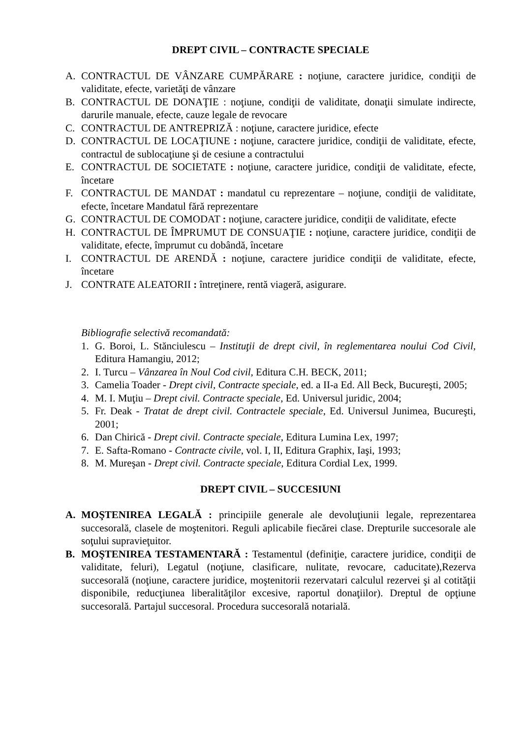DREPT CIVIL – CONTRACTE SPECIALE
A. CONTRACTUL DE VÂNZARE CUMPĂRARE : noţiune, caractere juridice, condiţii de validitate, efecte, varietăţi de vânzare
B. CONTRACTUL DE DONAŢIE : noţiune, condiţii de validitate, donaţii simulate indirecte, darurile manuale, efecte, cauze legale de revocare
C. CONTRACTUL DE ANTREPRIZĂ : noţiune, caractere juridice, efecte
D. CONTRACTUL DE LOCAŢIUNE : noţiune, caractere juridice, condiţii de validitate, efecte, contractul de sublocaţiune şi de cesiune a contractului
E. CONTRACTUL DE SOCIETATE : noţiune, caractere juridice, condiţii de validitate, efecte, încetare
F. CONTRACTUL DE MANDAT : mandatul cu reprezentare – noţiune, condiţii de validitate, efecte, încetare Mandatul fără reprezentare
G. CONTRACTUL DE COMODAT : noţiune, caractere juridice, condiţii de validitate, efecte
H. CONTRACTUL DE ÎMPRUMUT DE CONSUAŢIE : noţiune, caractere juridice, condiţii de validitate, efecte, împrumut cu dobândă, încetare
I. CONTRACTUL DE ARENDĂ : noţiune, caractere juridice condiţii de validitate, efecte, încetare
J. CONTRATE ALEATORII : întreţinere, rentă viageră, asigurare.
Bibliografie selectivă recomandată:
1. G. Boroi, L. Stănciulescu – Instituţii de drept civil, în reglementarea noului Cod Civil, Editura Hamangiu, 2012;
2. I. Turcu – Vânzarea în Noul Cod civil, Editura C.H. BECK, 2011;
3. Camelia Toader - Drept civil, Contracte speciale, ed. a II-a Ed. All Beck, Bucureşti, 2005;
4. M. I. Muţiu – Drept civil. Contracte speciale, Ed. Universul juridic, 2004;
5. Fr. Deak - Tratat de drept civil. Contractele speciale, Ed. Universul Junimea, Bucureşti, 2001;
6. Dan Chirică - Drept civil. Contracte speciale, Editura Lumina Lex, 1997;
7. E. Safta-Romano - Contracte civile, vol. I, II, Editura Graphix, Iaşi, 1993;
8. M. Mureşan - Drept civil. Contracte speciale, Editura Cordial Lex, 1999.
DREPT CIVIL – SUCCESIUNI
A. MOŞTENIREA LEGALĂ : principiile generale ale devoluţiunii legale, reprezentarea succesorală, clasele de moştenitori. Reguli aplicabile fiecărei clase. Drepturile succesorale ale soţului supravieţuitor.
B. MOŞTENIREA TESTAMENTARĂ : Testamentul (definiţie, caractere juridice, condiţii de validitate, feluri), Legatul (noţiune, clasificare, nulitate, revocare, caducitate),Rezerva succesorală (noţiune, caractere juridice, moştenitorii rezervatari calculul rezervei şi al cotităţii disponibile, reducţiunea liberalităţilor excesive, raportul donaţiilor). Dreptul de opţiune succesorală. Partajul succesoral. Procedura succesorală notarială.